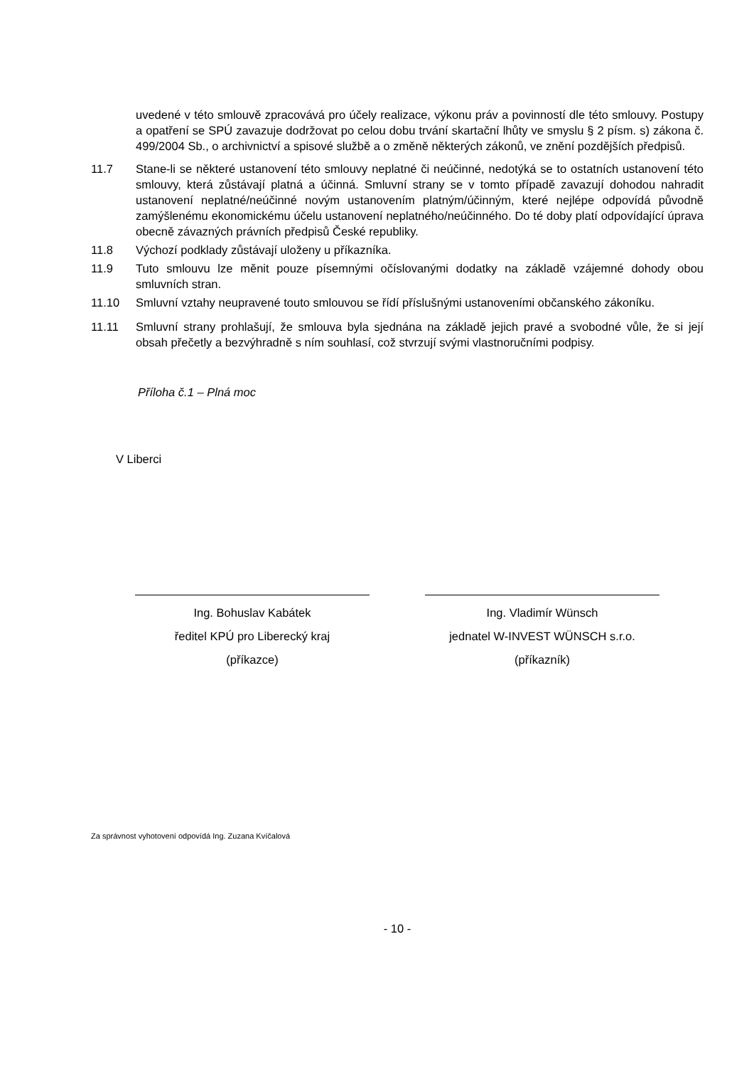uvedené v této smlouvě zpracovává pro účely realizace, výkonu práv a povinností dle této smlouvy. Postupy a opatření se SPÚ zavazuje dodržovat po celou dobu trvání skartační lhůty ve smyslu § 2 písm. s) zákona č. 499/2004 Sb., o archivnictví a spisové službě a o změně některých zákonů, ve znění pozdějších předpisů.
11.7 Stane-li se některé ustanovení této smlouvy neplatné či neúčinné, nedotýká se to ostatních ustanovení této smlouvy, která zůstávají platná a účinná. Smluvní strany se v tomto případě zavazují dohodou nahradit ustanovení neplatné/neúčinné novým ustanovením platným/účinným, které nejlépe odpovídá původně zamýšlenému ekonomickému účelu ustanovení neplatného/neúčinného. Do té doby platí odpovídající úprava obecně závazných právních předpisů České republiky.
11.8 Výchozí podklady zůstávají uloženy u příkazníka.
11.9 Tuto smlouvu lze měnit pouze písemnými očíslovanými dodatky na základě vzájemné dohody obou smluvních stran.
11.10 Smluvní vztahy neupravené touto smlouvou se řídí příslušnými ustanoveními občanského zákoníku.
11.11 Smluvní strany prohlašují, že smlouva byla sjednána na základě jejich pravé a svobodné vůle, že si její obsah přečetly a bezvýhradně s ním souhlasí, což stvrzují svými vlastnoručními podpisy.
Příloha č.1 – Plná moc
V Liberci
Ing. Bohuslav Kabátek
ředitel KPÚ pro Liberecký kraj
(příkazce)
Ing. Vladimír Wünsch
jednatel W-INVEST WÜNSCH s.r.o.
(příkazník)
Za správnost vyhotovení odpovídá Ing. Zuzana Kvíčalová
- 10 -